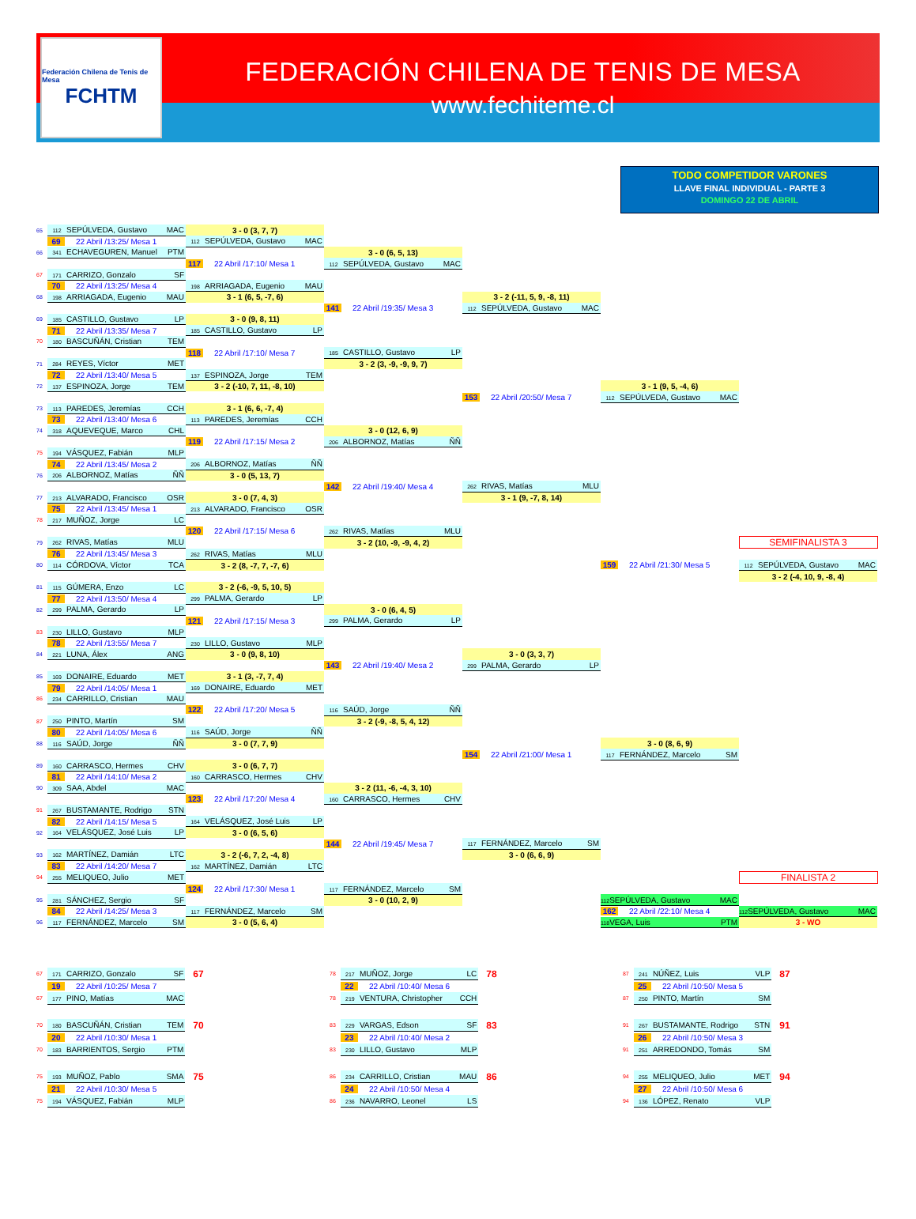Federación Chilena de Tenis de Mesa
FCHTM
FEDERACIÓN CHILENA DE TENIS DE MESA
www.fechiteme.cl
TODO COMPETIDOR VARONES
LLAVE FINAL INDIVIDUAL - PARTE 3
DOMINGO 22 DE ABRIL
| 65 | 112 SEPÚLVEDA, Gustavo MAC | 3 - 0 (3, 7, 7) | | | | |
| | 69 22 Abril /13:25/ Mesa 1 | 112 SEPÚLVEDA, Gustavo MAC | | | | |
| 66 | 341 ECHAVEGUREN, Manuel PTM | | 3 - 0 (6, 5, 13) | | | |
| | | 117 22 Abril /17:10/ Mesa 1 | 112 SEPÚLVEDA, Gustavo MAC | | | |
| 67 | 171 CARRIZO, Gonzalo SF | | | | | |
| | 70 22 Abril /13:25/ Mesa 4 | 198 ARRIAGADA, Eugenio MAU | | | | |
| 68 | 198 ARRIAGADA, Eugenio MAU | 3 - 1 (6, 5, -7, 6) | | 3 - 2 (-11, 5, 9, -8, 11) | | |
| | | | 141 22 Abril /19:35/ Mesa 3 | 112 SEPÚLVEDA, Gustavo MAC | | |
| 69 | 185 CASTILLO, Gustavo LP | 3 - 0 (9, 8, 11) | | | | |
| | 71 22 Abril /13:35/ Mesa 7 | 185 CASTILLO, Gustavo LP | | | | |
| 70 | 180 BASCUÑÁN, Cristian TEM | | | | | |
| | | 118 22 Abril /17:10/ Mesa 7 | 185 CASTILLO, Gustavo LP | | | |
| 71 | 284 REYES, Víctor MET | | 3 - 2 (3, -9, -9, 9, 7) | | | |
| | 72 22 Abril /13:40/ Mesa 5 | 137 ESPINOZA, Jorge TEM | | | | |
| 72 | 137 ESPINOZA, Jorge TEM | 3 - 2 (-10, 7, 11, -8, 10) | | | 3 - 1 (9, 5, -4, 6) | |
| | | | | 153 22 Abril /20:50/ Mesa 7 | 112 SEPÚLVEDA, Gustavo MAC | |
| 73 | 113 PAREDES, Jeremías CCH | 3 - 1 (6, 6, -7, 4) | | | | |
| | 73 22 Abril /13:40/ Mesa 6 | 113 PAREDES, Jeremías CCH | | | | |
| 74 | 318 AQUEVEQUE, Marco CHL | | 3 - 0 (12, 6, 9) | | | |
| | | 119 22 Abril /17:15/ Mesa 2 | 206 ALBORNOZ, Matías ÑÑ | | | |
| 75 | 194 VÁSQUEZ, Fabián MLP | | | | | |
| | 74 22 Abril /13:45/ Mesa 2 | 206 ALBORNOZ, Matías ÑÑ | | | | |
| 76 | 206 ALBORNOZ, Matías ÑÑ | 3 - 0 (5, 13, 7) | | | | |
| | | | 142 22 Abril /19:40/ Mesa 4 | 262 RIVAS, Matías MLU | | |
| 77 | 213 ALVARADO, Francisco OSR | 3 - 0 (7, 4, 3) | | 3 - 1 (9, -7, 8, 14) | | |
| | 75 22 Abril /13:45/ Mesa 1 | 213 ALVARADO, Francisco OSR | | | | |
| 78 | 217 MUÑOZ, Jorge LC | | | | | |
| | | 120 22 Abril /17:15/ Mesa 6 | 262 RIVAS, Matías MLU | | | |
| 79 | 262 RIVAS, Matías MLU | | 3 - 2 (10, -9, -9, 4, 2) | | | SEMIFINALISTA 3 |
| | 76 22 Abril /13:45/ Mesa 3 | 262 RIVAS, Matías MLU | | | | |
| 80 | 114 CÓRDOVA, Víctor TCA | 3 - 2 (8, -7, 7, -7, 6) | | | 159 22 Abril /21:30/ Mesa 5 | 112 SEPÚLVEDA, Gustavo MAC |
| | | | | | | 3 - 2 (-4, 10, 9, -8, 4) |
| 81 | 115 GÚMERA, Enzo LC | 3 - 2 (-6, -9, 5, 10, 5) | | | | |
| | 77 22 Abril /13:50/ Mesa 4 | 299 PALMA, Gerardo LP | | | | |
| 82 | 299 PALMA, Gerardo LP | | 3 - 0 (6, 4, 5) | | | |
| | | 121 22 Abril /17:15/ Mesa 3 | 299 PALMA, Gerardo LP | | | |
| 83 | 230 LILLO, Gustavo MLP | | | | | |
| | 78 22 Abril /13:55/ Mesa 7 | 230 LILLO, Gustavo MLP | | | | |
| 84 | 221 LUNA, Álex ANG | 3 - 0 (9, 8, 10) | | 3 - 0 (3, 3, 7) | | |
| | | | 143 22 Abril /19:40/ Mesa 2 | 299 PALMA, Gerardo LP | | |
| 85 | 169 DONAIRE, Eduardo MET | 3 - 1 (3, -7, 7, 4) | | | | |
| | 79 22 Abril /14:05/ Mesa 1 | 169 DONAIRE, Eduardo MET | | | | |
| 86 | 234 CARRILLO, Cristian MAU | | | | | |
| | | 122 22 Abril /17:20/ Mesa 5 | 116 SAÚD, Jorge ÑÑ | | | |
| 87 | 250 PINTO, Martín SM | | 3 - 2 (-9, -8, 5, 4, 12) | | | |
| | 80 22 Abril /14:05/ Mesa 6 | 116 SAÚD, Jorge ÑÑ | | | | |
| 88 | 116 SAÚD, Jorge ÑÑ | 3 - 0 (7, 7, 9) | | | 3 - 0 (8, 6, 9) | |
| | | | | 154 22 Abril /21:00/ Mesa 1 | 117 FERNÁNDEZ, Marcelo SM | |
| 89 | 160 CARRASCO, Hermes CHV | 3 - 0 (6, 7, 7) | | | | |
| | 81 22 Abril /14:10/ Mesa 2 | 160 CARRASCO, Hermes CHV | | | | |
| 90 | 309 SAA, Abdel MAC | | 3 - 2 (11, -6, -4, 3, 10) | | | |
| | | 123 22 Abril /17:20/ Mesa 4 | 160 CARRASCO, Hermes CHV | | | |
| 91 | 267 BUSTAMANTE, Rodrigo STN | | | | | |
| | 82 22 Abril /14:15/ Mesa 5 | 164 VELÁSQUEZ, José Luis LP | | | | |
| 92 | 164 VELÁSQUEZ, José Luis LP | 3 - 0 (6, 5, 6) | | | | |
| | | | 144 22 Abril /19:45/ Mesa 7 | 117 FERNÁNDEZ, Marcelo SM | | |
| 93 | 162 MARTÍNEZ, Damián LTC | 3 - 2 (-6, 7, 2, -4, 8) | | 3 - 0 (6, 6, 9) | | |
| | 83 22 Abril /14:20/ Mesa 7 | 162 MARTÍNEZ, Damián LTC | | | | |
| 94 | 255 MELIQUEO, Julio MET | | | | | FINALISTA 2 |
| | | 124 22 Abril /17:30/ Mesa 1 | 117 FERNÁNDEZ, Marcelo SM | | | |
| 95 | 281 SÁNCHEZ, Sergio SF | | 3 - 0 (10, 2, 9) | | 112 SEPÚLVEDA, Gustavo MAC | |
| | 84 22 Abril /14:25/ Mesa 3 | 117 FERNÁNDEZ, Marcelo SM | | | 162 22 Abril /22:10/ Mesa 4 | 112 SEPÚLVEDA, Gustavo MAC |
| 96 | 117 FERNÁNDEZ, Marcelo SM | 3 - 0 (5, 6, 4) | | | 118 VEGA, Luis PTM | 3 - WO |
| 67 | 171 CARRIZO, Gonzalo SF | 67 | 78 | 217 MUÑOZ, Jorge LC | 78 | 87 | 241 NÚÑEZ, Luis VLP | 87 |
| | 19 22 Abril /10:25/ Mesa 7 | | | 22 22 Abril /10:40/ Mesa 6 | | | 25 22 Abril /10:50/ Mesa 5 | |
| 67 | 177 PINO, Matías MAC | | 78 | 219 VENTURA, Christopher CCH | | 87 | 250 PINTO, Martín SM | |
| 70 | 180 BASCUÑÁN, Cristian TEM | 70 | 83 | 229 VARGAS, Edson SF | 83 | 91 | 267 BUSTAMANTE, Rodrigo STN | 91 |
| | 20 22 Abril /10:30/ Mesa 1 | | | 23 22 Abril /10:40/ Mesa 2 | | | 26 22 Abril /10:50/ Mesa 3 | |
| 70 | 183 BARRIENTOS, Sergio PTM | | 83 | 230 LILLO, Gustavo MLP | | 91 | 251 ARREDONDO, Tomás SM | |
| 75 | 193 MUÑOZ, Pablo SMA | 75 | 86 | 234 CARRILLO, Cristian MAU | 86 | 94 | 255 MELIQUEO, Julio MET | 94 |
| | 21 22 Abril /10:30/ Mesa 5 | | | 24 22 Abril /10:50/ Mesa 4 | | | 27 22 Abril /10:50/ Mesa 6 | |
| 75 | 194 VÁSQUEZ, Fabián MLP | | 86 | 236 NAVARRO, Leonel LS | | 94 | 136 LÓPEZ, Renato VLP | |